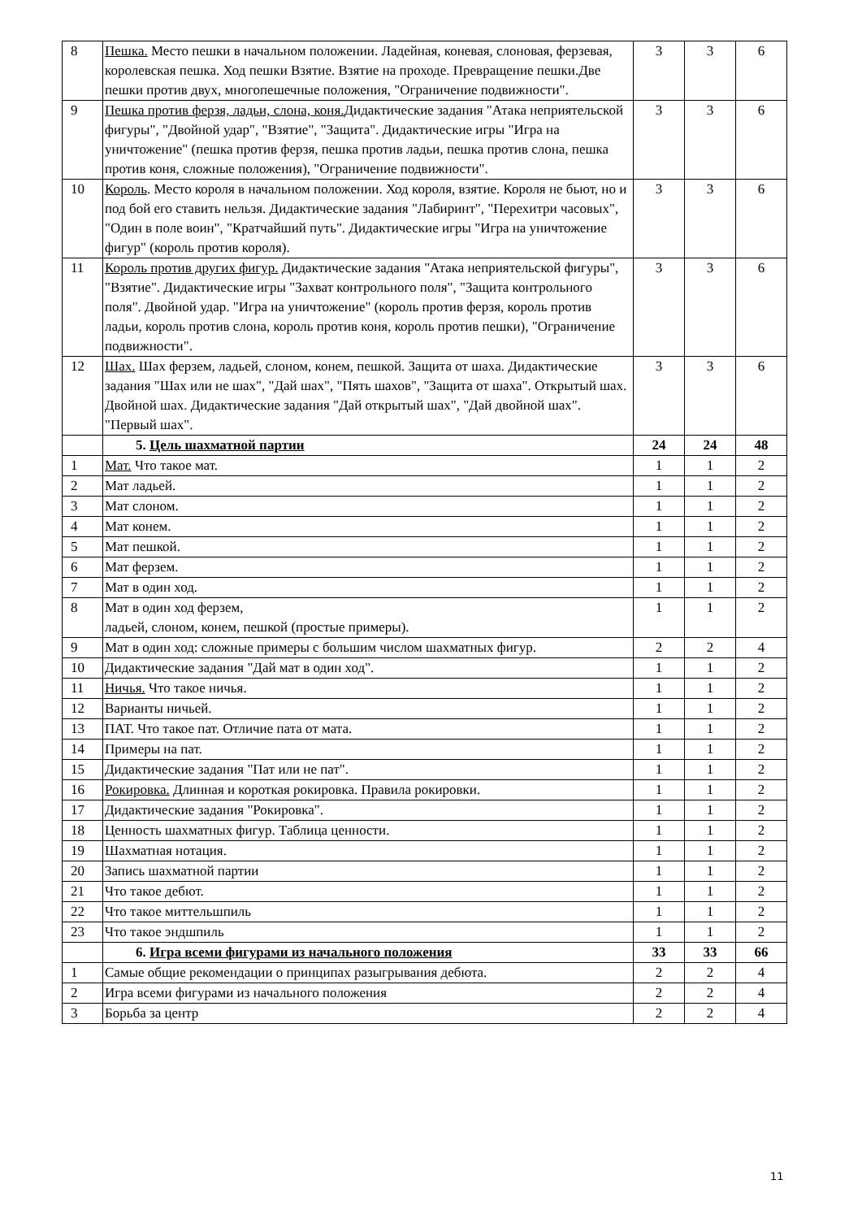| 8 | Пешка. Место пешки в начальном положении. Ладейная, коневая, слоновая, ферзевая, королевская пешка. Ход пешки Взятие. Взятие на проходе. Превращение пешки.Две пешки против двух, многопешечные положения, "Ограничение подвижности". | 3 | 3 | 6 |
| 9 | Пешка против ферзя, ладьи, слона, коня. Дидактические задания "Атака неприятельской фигуры", "Двойной удар", "Взятие", "Защита". Дидактические игры "Игра на уничтожение" (пешка против ферзя, пешка против ладьи, пешка против слона, пешка против коня, сложные положения), "Ограничение подвижности". | 3 | 3 | 6 |
| 10 | Король . Место короля в начальном положении. Ход короля, взятие. Короля не бьют, но и под бой его ставить нельзя. Дидактические задания "Лабиринт", "Перехитри часовых", "Один в поле воин", "Кратчайший путь". Дидактические игры "Игра на уничтожение фигур" (король против короля). | 3 | 3 | 6 |
| 11 | Король против других фигур. Дидактические задания "Атака неприятельской фигуры", "Взятие". Дидактические игры "Захват контрольного поля", "Защита контрольного поля". Двойной удар. "Игра на уничтожение" (король против ферзя, король против ладьи, король против слона, король против коня, король против пешки), "Ограничение подвижности". | 3 | 3 | 6 |
| 12 | Шах. Шах ферзем, ладьей, слоном, конем, пешкой. Защита от шаха. Дидактические задания "Шах или не шах", "Дай шах", "Пять шахов", "Защита от шаха". Открытый шах. Двойной шах. Дидактические задания "Дай открытый шах", "Дай двойной шах". "Первый шах". | 3 | 3 | 6 |
| | 5. Цель шахматной партии | 24 | 24 | 48 |
| 1 | Мат. Что такое мат. | 1 | 1 | 2 |
| 2 | Мат ладьей. | 1 | 1 | 2 |
| 3 | Мат слоном. | 1 | 1 | 2 |
| 4 | Мат конем. | 1 | 1 | 2 |
| 5 | Мат пешкой. | 1 | 1 | 2 |
| 6 | Мат ферзем. | 1 | 1 | 2 |
| 7 | Мат в один ход. | 1 | 1 | 2 |
| 8 | Мат в один ход ферзем, ладьей, слоном, конем, пешкой (простые примеры). | 1 | 1 | 2 |
| 9 | Мат в один ход: сложные примеры с большим числом шахматных фигур. | 2 | 2 | 4 |
| 10 | Дидактические задания "Дай мат в один ход". | 1 | 1 | 2 |
| 11 | Ничья. Что такое ничья. | 1 | 1 | 2 |
| 12 | Варианты ничьей. | 1 | 1 | 2 |
| 13 | ПАТ. Что такое пат. Отличие пата от мата. | 1 | 1 | 2 |
| 14 | Примеры на пат. | 1 | 1 | 2 |
| 15 | Дидактические задания "Пат или не пат". | 1 | 1 | 2 |
| 16 | Рокировка. Длинная и короткая рокировка. Правила рокировки. | 1 | 1 | 2 |
| 17 | Дидактические задания "Рокировка". | 1 | 1 | 2 |
| 18 | Ценность шахматных фигур. Таблица ценности. | 1 | 1 | 2 |
| 19 | Шахматная нотация. | 1 | 1 | 2 |
| 20 | Запись шахматной партии | 1 | 1 | 2 |
| 21 | Что такое дебют. | 1 | 1 | 2 |
| 22 | Что такое миттельшпиль | 1 | 1 | 2 |
| 23 | Что такое эндшпиль | 1 | 1 | 2 |
| | 6. Игра всеми фигурами из начального положения | 33 | 33 | 66 |
| 1 | Самые общие рекомендации о принципах разыгрывания дебюта. | 2 | 2 | 4 |
| 2 | Игра всеми фигурами из начального положения | 2 | 2 | 4 |
| 3 | Борьба за центр | 2 | 2 | 4 |
11